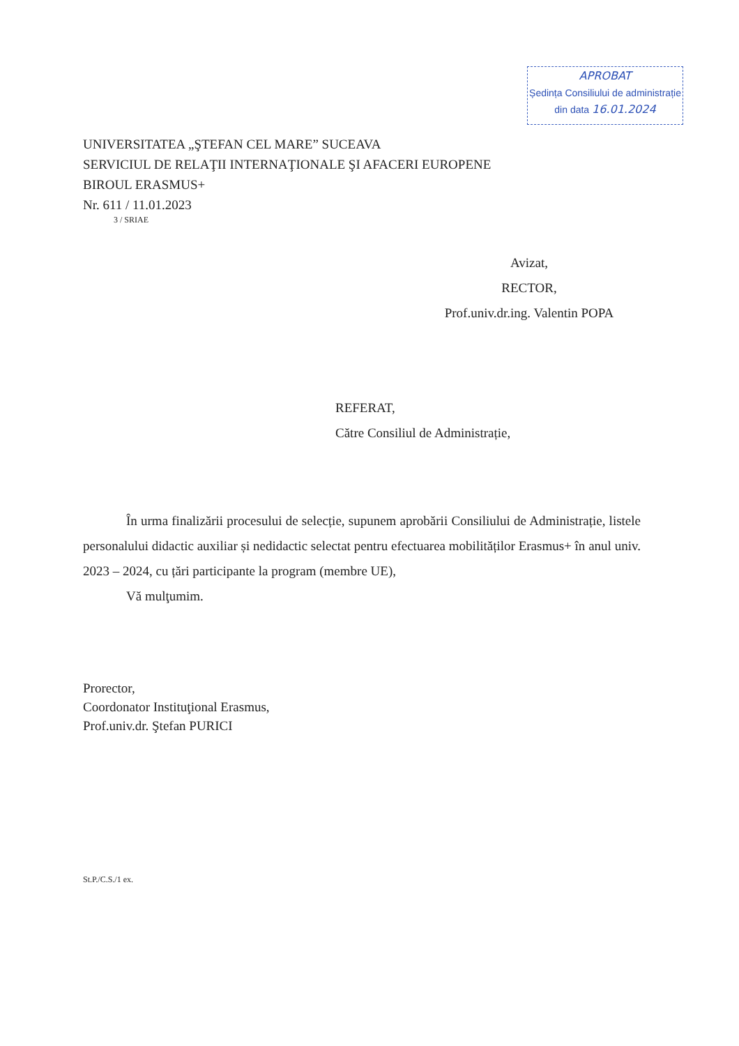APROBAT
Ședința Consiliului de administrație
din data 16.01.2024
UNIVERSITATEA „ŞTEFAN CEL MARE” SUCEAVA
SERVICIUL DE RELAŢII INTERNAŢIONALE ŞI AFACERI EUROPENE
BIROUL ERASMUS+
Nr. 611 / 11.01.2023
3 / SRIAE
Avizat,
RECTOR,
Prof.univ.dr.ing. Valentin POPA
REFERAT,
Către Consiliul de Administrație,
În urma finalizării procesului de selecție, supunem aprobării Consiliului de Administrație, listele personalului didactic auxiliar și nedidactic selectat pentru efectuarea mobilităților Erasmus+ în anul univ. 2023 – 2024, cu țări participante la program (membre UE),
Vă mulţumim.
Prorector,
Coordonator Instituţional Erasmus,
Prof.univ.dr. Ştefan PURICI
St.P./C.S./1 ex.